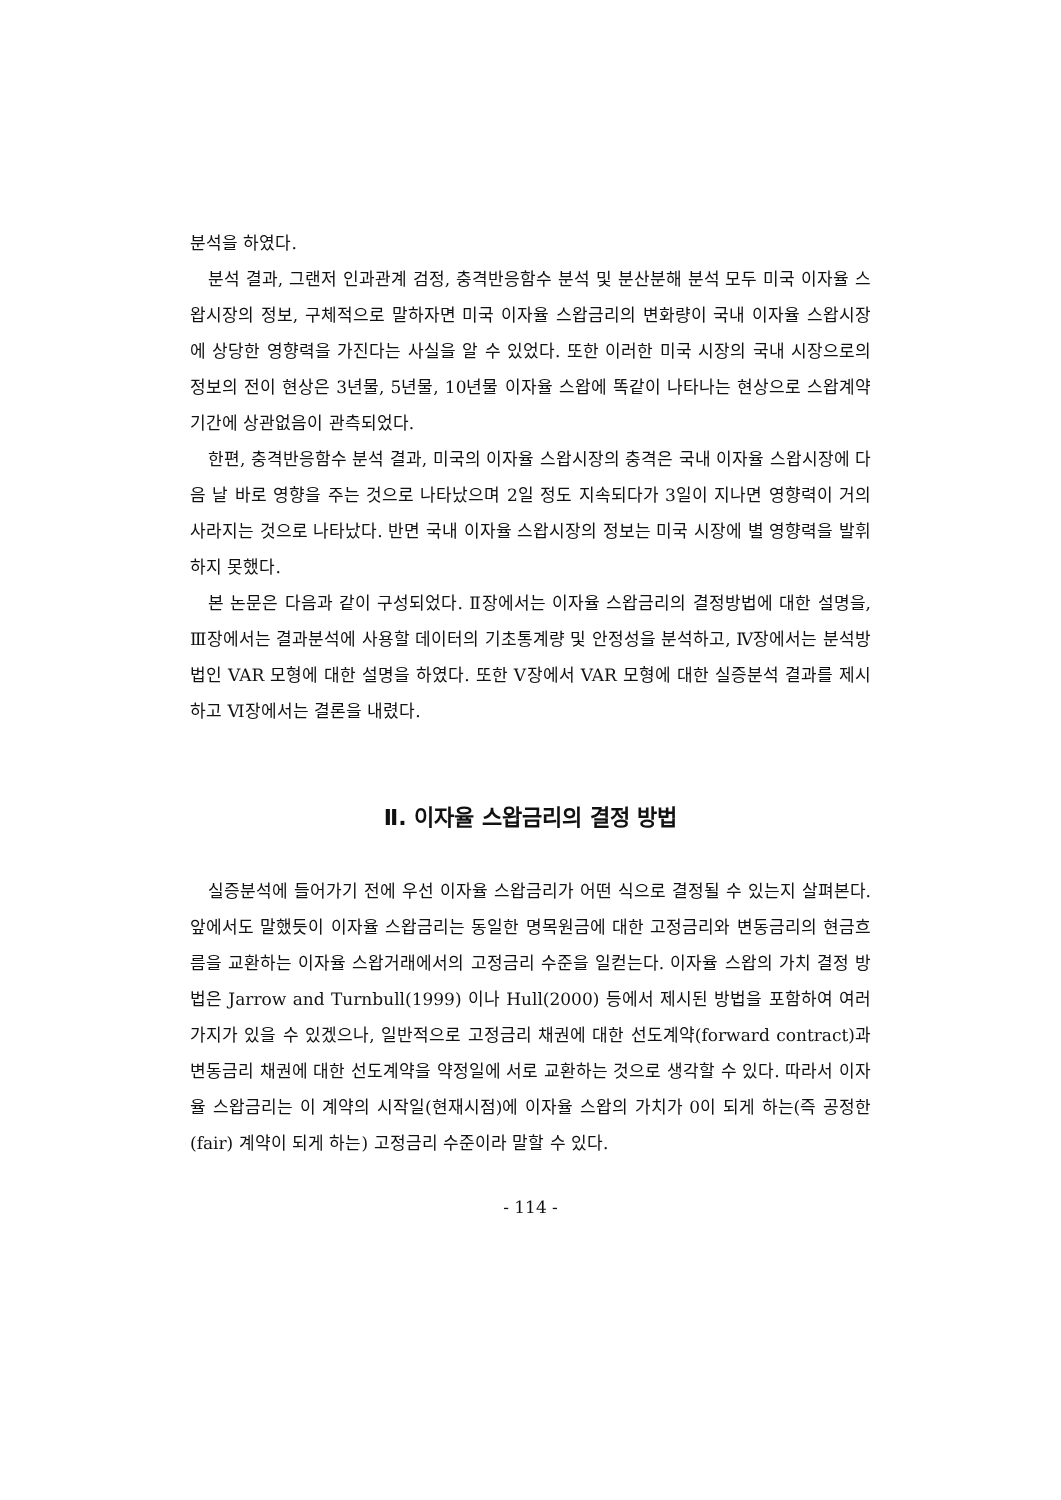분석을 하였다.
분석 결과, 그랜저 인과관계 검정, 충격반응함수 분석 및 분산분해 분석 모두 미국 이자율 스왑시장의 정보, 구체적으로 말하자면 미국 이자율 스왑금리의 변화량이 국내 이자율 스왑시장에 상당한 영향력을 가진다는 사실을 알 수 있었다. 또한 이러한 미국 시장의 국내 시장으로의 정보의 전이 현상은 3년물, 5년물, 10년물 이자율 스왑에 똑같이 나타나는 현상으로 스왑계약 기간에 상관없음이 관측되었다.
한편, 충격반응함수 분석 결과, 미국의 이자율 스왑시장의 충격은 국내 이자율 스왑시장에 다음 날 바로 영향을 주는 것으로 나타났으며 2일 정도 지속되다가 3일이 지나면 영향력이 거의 사라지는 것으로 나타났다. 반면 국내 이자율 스왑시장의 정보는 미국 시장에 별 영향력을 발휘하지 못했다.
본 논문은 다음과 같이 구성되었다. Ⅱ장에서는 이자율 스왑금리의 결정방법에 대한 설명을, Ⅲ장에서는 결과분석에 사용할 데이터의 기초통계량 및 안정성을 분석하고, Ⅳ장에서는 분석방법인 VAR 모형에 대한 설명을 하였다. 또한 Ⅴ장에서 VAR 모형에 대한 실증분석 결과를 제시하고 Ⅵ장에서는 결론을 내렸다.
Ⅱ. 이자율 스왑금리의 결정 방법
실증분석에 들어가기 전에 우선 이자율 스왑금리가 어떤 식으로 결정될 수 있는지 살펴본다. 앞에서도 말했듯이 이자율 스왑금리는 동일한 명목원금에 대한 고정금리와 변동금리의 현금흐름을 교환하는 이자율 스왑거래에서의 고정금리 수준을 일컫는다. 이자율 스왑의 가치 결정 방법은 Jarrow and Turnbull(1999) 이나 Hull(2000) 등에서 제시된 방법을 포함하여 여러 가지가 있을 수 있겠으나, 일반적으로 고정금리 채권에 대한 선도계약(forward contract)과 변동금리 채권에 대한 선도계약을 약정일에 서로 교환하는 것으로 생각할 수 있다. 따라서 이자율 스왑금리는 이 계약의 시작일(현재시점)에 이자율 스왑의 가치가 0이 되게 하는(즉 공정한(fair) 계약이 되게 하는) 고정금리 수준이라 말할 수 있다.
- 114 -